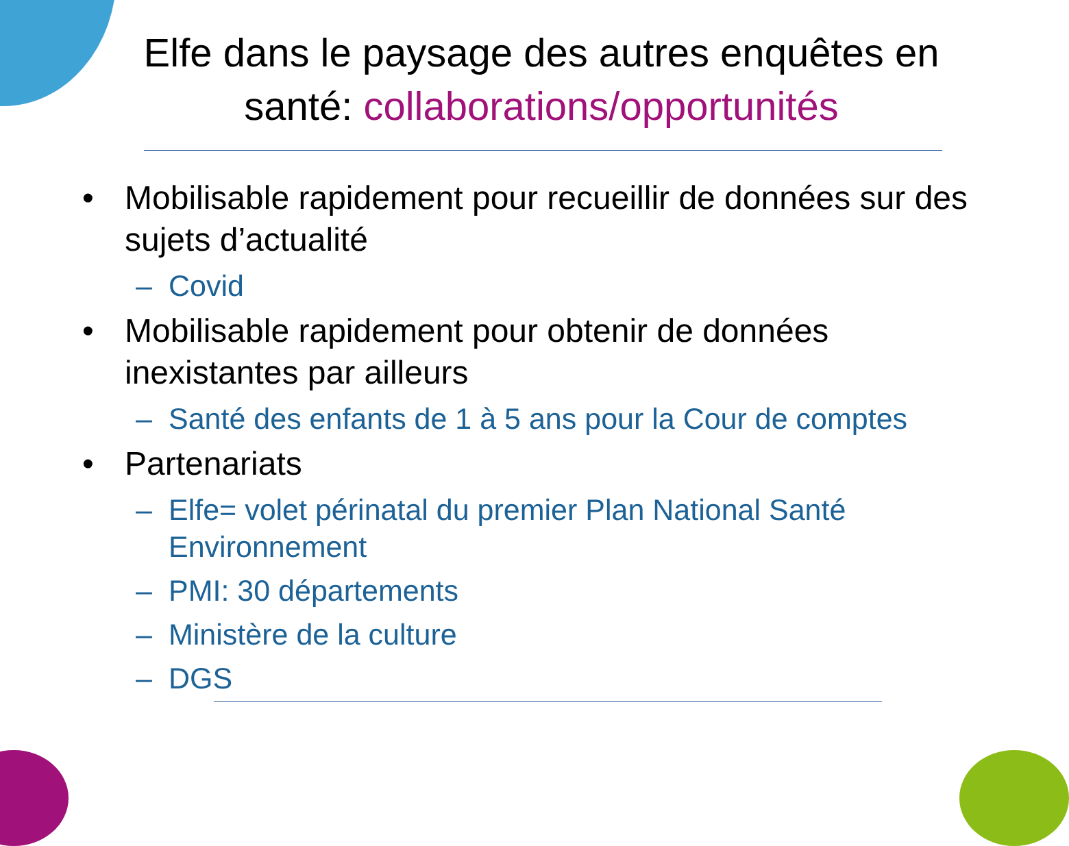Elfe dans le paysage des autres enquêtes en santé: collaborations/opportunités
• Mobilisable rapidement pour recueillir de données sur des sujets d’actualité
– Covid
• Mobilisable rapidement pour obtenir de données inexistantes par ailleurs
– Santé des enfants de 1 à 5 ans pour la Cour de comptes
• Partenariats
– Elfe= volet périnatal du premier Plan National Santé Environnement
– PMI: 30 départements
– Ministère de la culture
– DGS